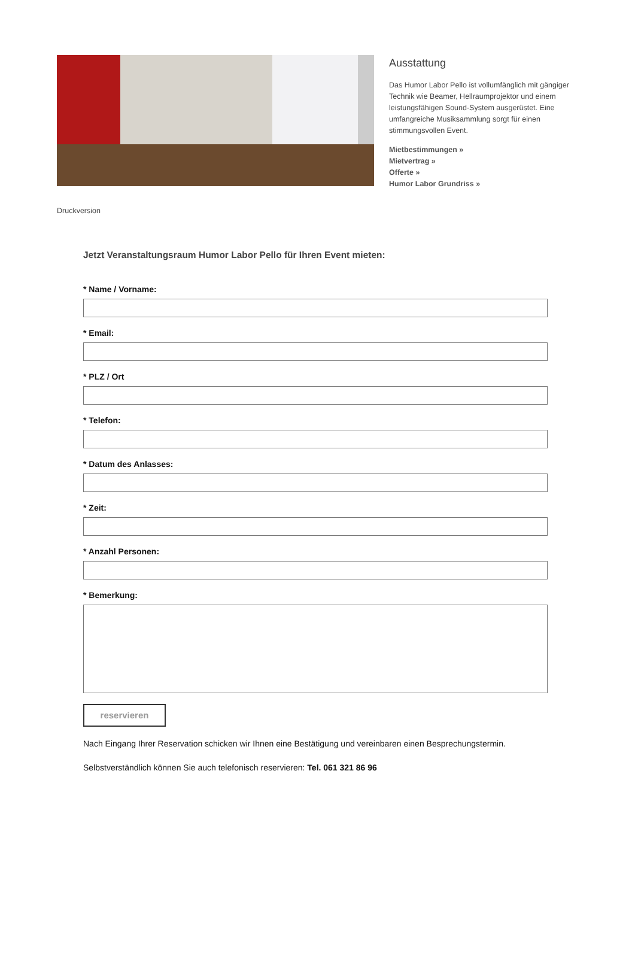Ausstattung
Das Humor Labor Pello ist vollumfänglich mit gängiger Technik wie Beamer, Hellraumprojektor und einem leistungsfähigen Sound-System ausgerüstet. Eine umfangreiche Musiksammlung sorgt für einen stimmungsvollen Event.
Mietbestimmungen »
Mietvertrag »
Offerte »
Humor Labor Grundriss »
Druckversion
Jetzt Veranstaltungsraum Humor Labor Pello für Ihren Event mieten:
* Name / Vorname:
* Email:
* PLZ / Ort
* Telefon:
* Datum des Anlasses:
* Zeit:
* Anzahl Personen:
* Bemerkung:
reservieren
Nach Eingang Ihrer Reservation schicken wir Ihnen eine Bestätigung und vereinbaren einen Besprechungstermin.
Selbstverständlich können Sie auch telefonisch reservieren: Tel. 061 321 86 96